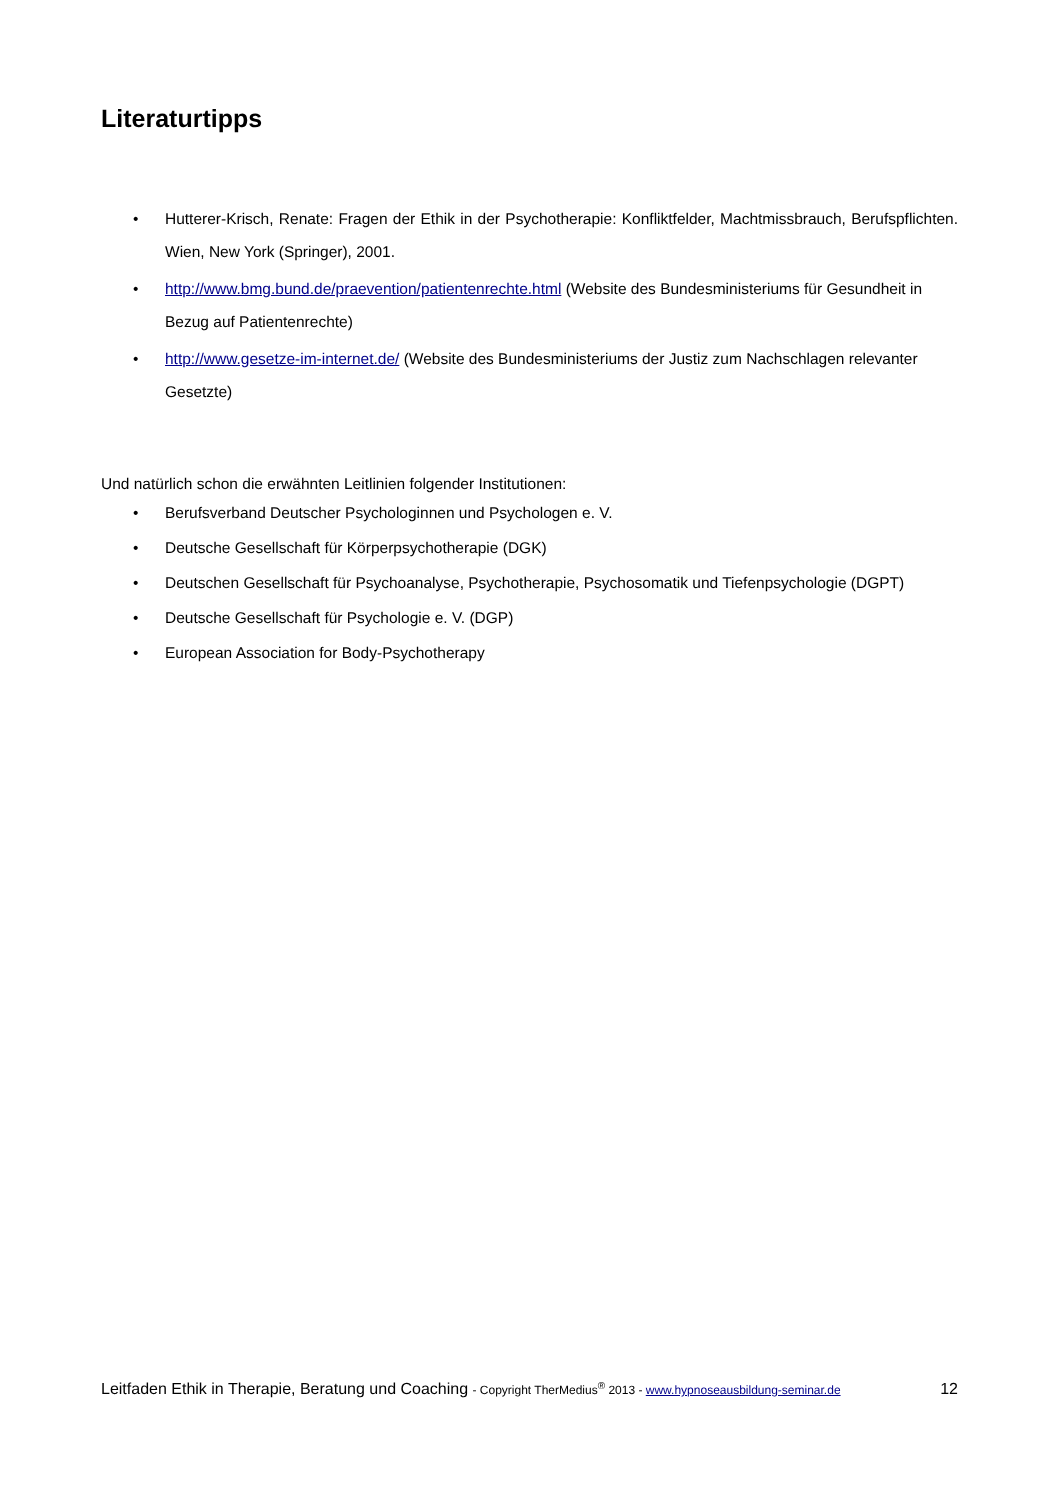Literaturtipps
• Hutterer-Krisch, Renate: Fragen der Ethik in der Psychotherapie: Konfliktfelder, Machtmissbrauch, Berufspflichten. Wien, New York (Springer), 2001.
• http://www.bmg.bund.de/praevention/patientenrechte.html (Website des Bundesministeriums für Gesundheit in Bezug auf Patientenrechte)
• http://www.gesetze-im-internet.de/ (Website des Bundesministeriums der Justiz zum Nachschlagen relevanter Gesetzte)
Und natürlich schon die erwähnten Leitlinien folgender Institutionen:
• Berufsverband Deutscher Psychologinnen und Psychologen e. V.
• Deutsche Gesellschaft für Körperpsychotherapie (DGK)
• Deutschen Gesellschaft für Psychoanalyse, Psychotherapie, Psychosomatik und Tiefenpsychologie (DGPT)
• Deutsche Gesellschaft für Psychologie e. V. (DGP)
• European Association for Body-Psychotherapy
Leitfaden Ethik in Therapie, Beratung und Coaching - Copyright TherMedius<sup>®</sup> 2013 - www.hypnoseausbildung-seminar.de 12